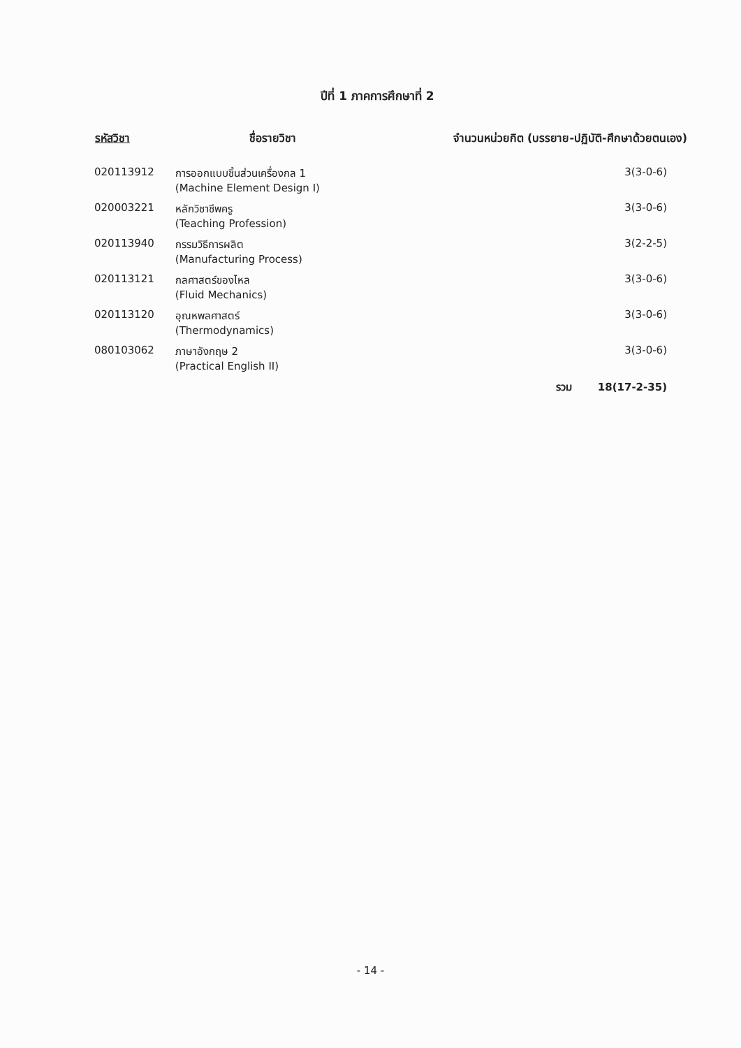ปีที่ 1 ภาคการศึกษาที่ 2
| รหัสวิชา | ชื่อรายวิชา | จำนวนหน่วยกิต (บรรยาย-ปฏิบัติ-ศึกษาด้วยตนเอง) |
| --- | --- | --- |
| 020113912 | การออกแบบชิ้นส่วนเครื่องกล 1 (Machine Element Design I) | 3(3-0-6) |
| 020003221 | หลักวิชาชีพครู (Teaching Profession) | 3(3-0-6) |
| 020113940 | กรรมวิธีการผลิต (Manufacturing Process) | 3(2-2-5) |
| 020113121 | กลศาสตร์ของไหล (Fluid Mechanics) | 3(3-0-6) |
| 020113120 | อุณหพลศาสตร์ (Thermodynamics) | 3(3-0-6) |
| 080103062 | ภาษาอังกฤษ 2 (Practical English II) | 3(3-0-6) |
| | | รวม 18(17-2-35) |
- 14 -